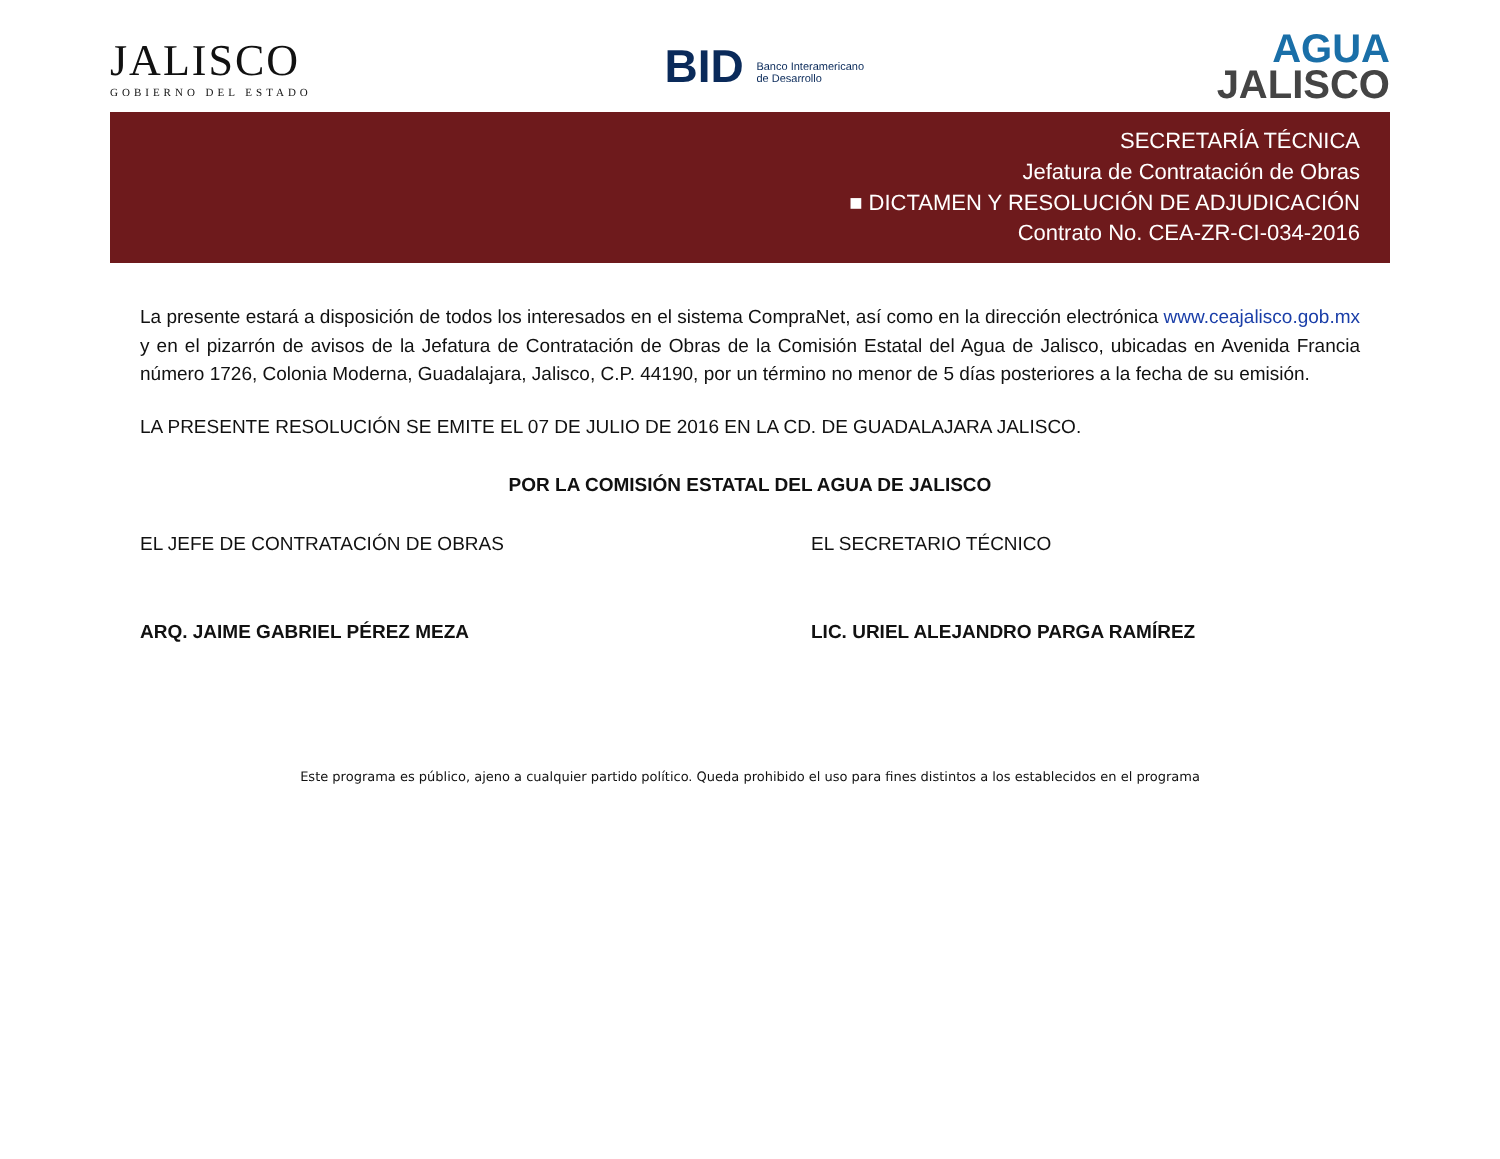JALISCO
GOBIERNO DEL ESTADO
BID Banco Interamericano
de Desarrollo
AGUA
JALISCO
SECRETARÍA TÉCNICA
Jefatura de Contratación de Obras
■ DICTAMEN Y RESOLUCIÓN DE ADJUDICACIÓN
Contrato No. CEA-ZR-CI-034-2016
La presente estará a disposición de todos los interesados en el sistema CompraNet, así como en la dirección electrónica www.ceajalisco.gob.mx y en el pizarrón de avisos de la Jefatura de Contratación de Obras de la Comisión Estatal del Agua de Jalisco, ubicadas en Avenida Francia número 1726, Colonia Moderna, Guadalajara, Jalisco, C.P. 44190, por un término no menor de 5 días posteriores a la fecha de su emisión.
LA PRESENTE RESOLUCIÓN SE EMITE EL 07 DE JULIO DE 2016 EN LA CD. DE GUADALAJARA JALISCO.
POR LA COMISIÓN ESTATAL DEL AGUA DE JALISCO
EL JEFE DE CONTRATACIÓN DE OBRAS
ARQ. JAIME GABRIEL PÉREZ MEZA
EL SECRETARIO TÉCNICO
LIC. URIEL ALEJANDRO PARGA RAMÍREZ
Este programa es público, ajeno a cualquier partido político. Queda prohibido el uso para fines distintos a los establecidos en el programa